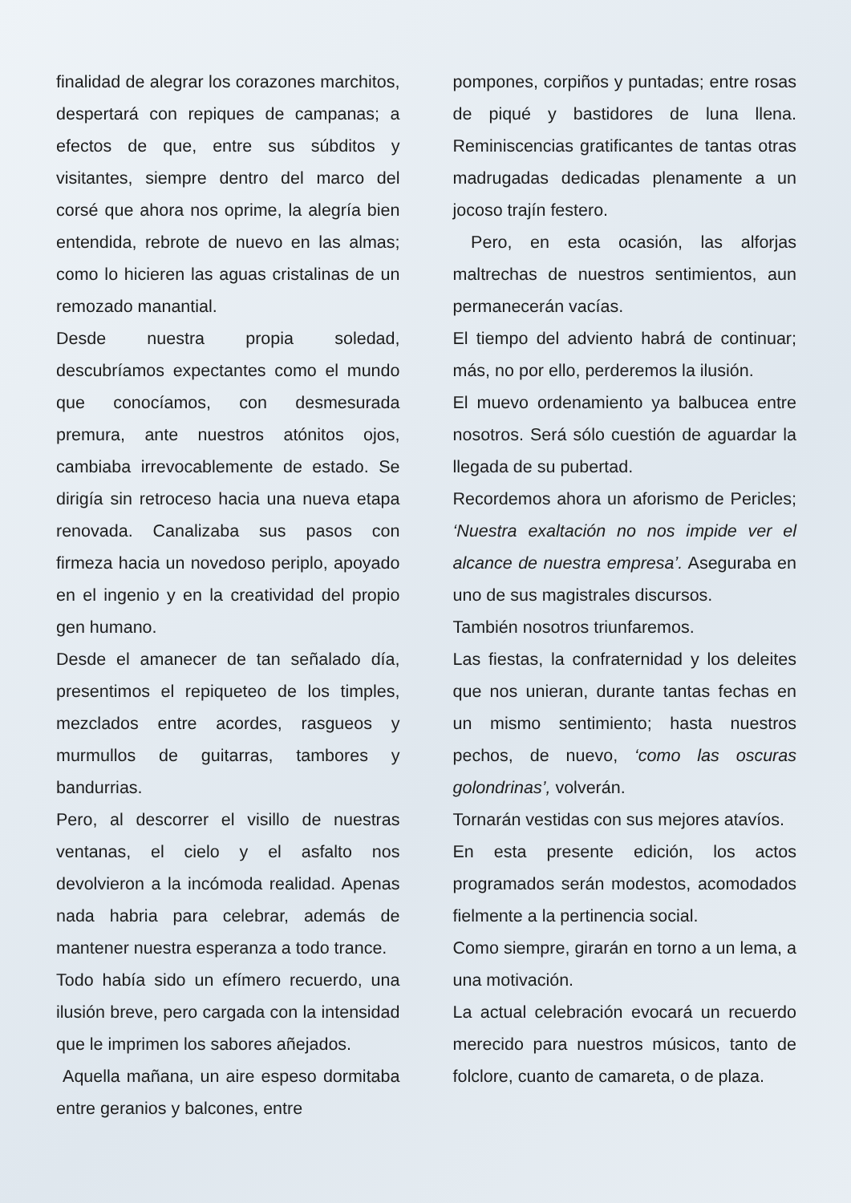finalidad de alegrar los corazones marchitos, despertará con repiques de campanas; a efectos de que, entre sus súbditos y visitantes, siempre dentro del marco del corsé que ahora nos oprime, la alegría bien entendida, rebrote de nuevo en las almas; como lo hicieren las aguas cristalinas de un remozado manantial.
Desde nuestra propia soledad, descubríamos expectantes como el mundo que conocíamos, con desmesurada premura, ante nuestros atónitos ojos, cambiaba irrevocablemente de estado. Se dirigía sin retroceso hacia una nueva etapa renovada. Canalizaba sus pasos con firmeza hacia un novedoso periplo, apoyado en el ingenio y en la creatividad del propio gen humano.
Desde el amanecer de tan señalado día, presentimos el repiqueteo de los timples, mezclados entre acordes, rasgueos y murmullos de guitarras, tambores y bandurrias.
Pero, al descorrer el visillo de nuestras ventanas, el cielo y el asfalto nos devolvieron a la incómoda realidad. Apenas nada habria para celebrar, además de mantener nuestra esperanza a todo trance.
Todo había sido un efímero recuerdo, una ilusión breve, pero cargada con la intensidad que le imprimen los sabores añejados.
Aquella mañana, un aire espeso dormitaba entre geranios y balcones, entre
pompones, corpiños y puntadas; entre rosas de piqué y bastidores de luna llena. Reminiscencias gratificantes de tantas otras madrugadas dedicadas plenamente a un jocoso trajín festero.
Pero, en esta ocasión, las alforjas maltrechas de nuestros sentimientos, aun permanecerán vacías.
El tiempo del adviento habrá de continuar; más, no por ello, perderemos la ilusión.
El muevo ordenamiento ya balbucea entre nosotros. Será sólo cuestión de aguardar la llegada de su pubertad.
Recordemos ahora un aforismo de Pericles; ‘Nuestra exaltación no nos impide ver el alcance de nuestra empresa’. Aseguraba en uno de sus magistrales discursos.
También nosotros triunfaremos.
Las fiestas, la confraternidad y los deleites que nos unieran, durante tantas fechas en un mismo sentimiento; hasta nuestros pechos, de nuevo, ‘como las oscuras golondrinas’, volverán.
Tornarán vestidas con sus mejores atavíos.
En esta presente edición, los actos programados serán modestos, acomodados fielmente a la pertinencia social.
Como siempre, girarán en torno a un lema, a una motivación.
La actual celebración evocará un recuerdo merecido para nuestros músicos, tanto de folclore, cuanto de camareta, o de plaza.